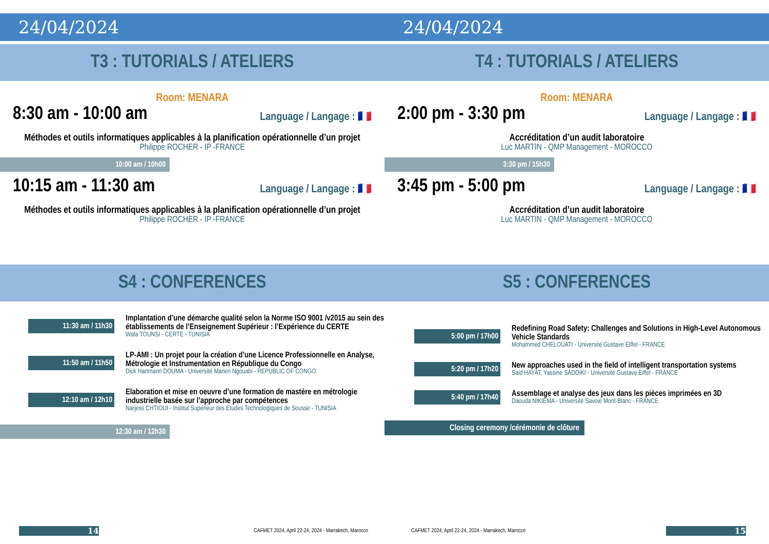24/04/2024
T3 : TUTORIALS / ATELIERS
Room: MENARA
8:30 am - 10:00 am
Language / Langage : 🇫🇷
Méthodes et outils informatiques applicables à la planification opérationnelle d’un projet
Philippe ROCHER - IP -FRANCE
10:00 am / 10h00
10:15 am - 11:30 am
Language / Langage : 🇫🇷
Méthodes et outils informatiques applicables à la planification opérationnelle d’un projet
Philippe ROCHER - IP -FRANCE
S4 : CONFERENCES
11:30 am / 11h30
Implantation d’une démarche qualité selon la Norme ISO 9001 /v2015 au sein des établissements de l’Enseignement Supérieur : l’Expérience du CERTE
Wafa TOUNSI - CERTE - TUNISIA
11:50 am / 11h50
LP-AMI : Un projet pour la création d’une Licence Professionnelle en Analyse, Métrologie et Instrumentation en République du Congo
Dick Hartmann DOUMA - Université Marien Ngouabi - REPUBLIC OF CONGO
12:10 am / 12h10
Elaboration et mise en oeuvre d’une formation de mastère en métrologie industrielle basée sur l’approche par compétences
Narjess CHTIOUI - Institut Supérieur des Etudes Technologiques de Sousse - TUNISIA
12:30 am / 12h30
14
CAFMET 2024, April 22-24, 2024 - Marrakech, Marocco
24/04/2024
T4 : TUTORIALS / ATELIERS
Room: MENARA
2:00 pm - 3:30 pm
Language / Langage : 🇫🇷
Accréditation d’un audit laboratoire
Luc MARTIN - QMP Management - MOROCCO
3:30 pm / 15h30
3:45 pm - 5:00 pm
Language / Langage : 🇫🇷
Accréditation d’un audit laboratoire
Luc MARTIN - QMP Management - MOROCCO
S5 : CONFERENCES
5:00 pm / 17h00
Redefining Road Safety: Challenges and Solutions in High-Level Autonomous Vehicle Standards
Mohammed CHELOUATI - Université Gustave Eiffel - FRANCE
5:20 pm / 17h20
New approaches used in the field of intelligent transportation systems
Said HAYAT, Yassine SADDIKI - Université Gustave Eiffel - FRANCE
5:40 pm / 17h40
Assemblage et analyse des jeux dans les pièces imprimées en 3D
Daouda NIKIEMA - Université Savoie Mont-Blanc - FRANCE
Closing ceremony /cérémonie de clôture
CAFMET 2024, April 22-24, 2024 - Marrakech, Marocco
15